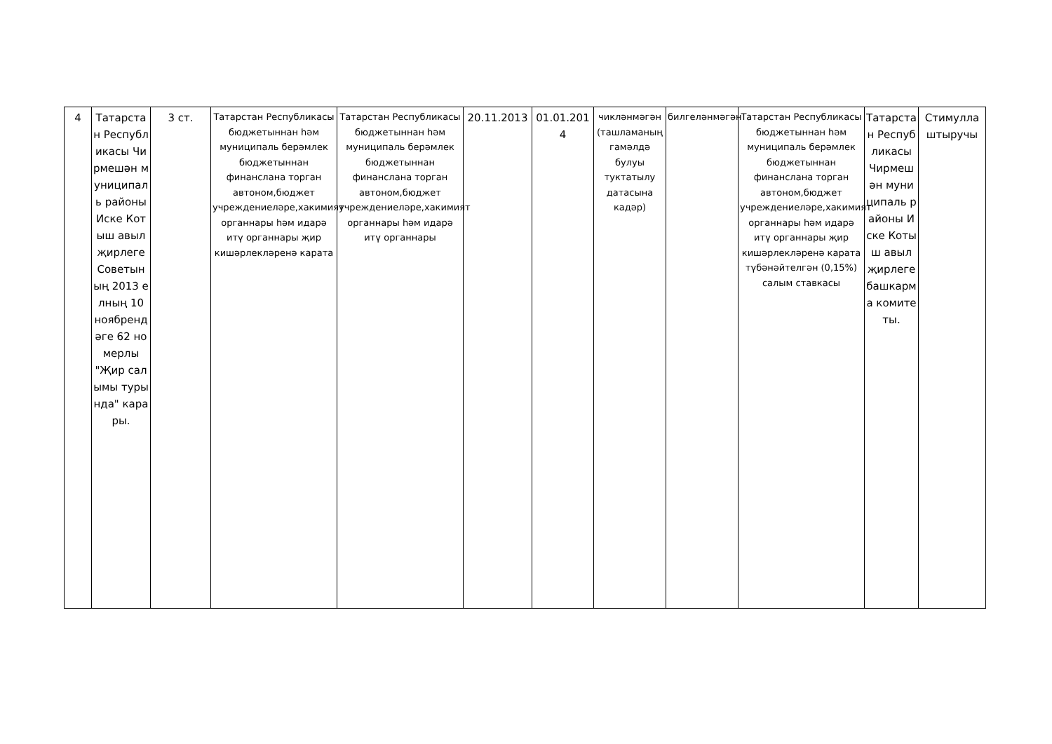| 4 | Татарстан Республикасы Чирмешән муниципаль районы Иске Котыш авыл җирлеге Советының 2013 елның 10 ноябрендәге 62 номерлы "Җир салымы турында" карары. | 3 ст. | Татарстан Республикасы бюджетыннан һәм муниципаль берәмлек бюджетыннан финанслана торган автоном,бюджет учреждениеләре,хакимият органнары һәм идарә итү органнары җир кишәрлекләренә карата | Татарстан Республикасы бюджетыннан һәм муниципаль берәмлек бюджетыннан финанслана торган автоном,бюджет учреждениеләре,хакимият органнары һәм идарә итү органнары | 20.11.2013 | 01.01.2014 | чикләнмәгән (ташламаның гамәлдә булуы туктатылу датасына кадәр) | билгеләнмәгән | Татарстан Республикасы бюджетыннан һәм муниципаль берәмлек бюджетыннан финанслана торган автоном,бюджет учреждениеләре,хакимият органнары һәм идарә итү органнары җир кишәрлекләренә карата түбәнәйтелгән (0,15%) салым ставкасы | Татарстан Республикасы Чирмешән муниципаль районы Иске Котыш авыл җирлеге башкарма комитеты. | Стимуллаштыручы |